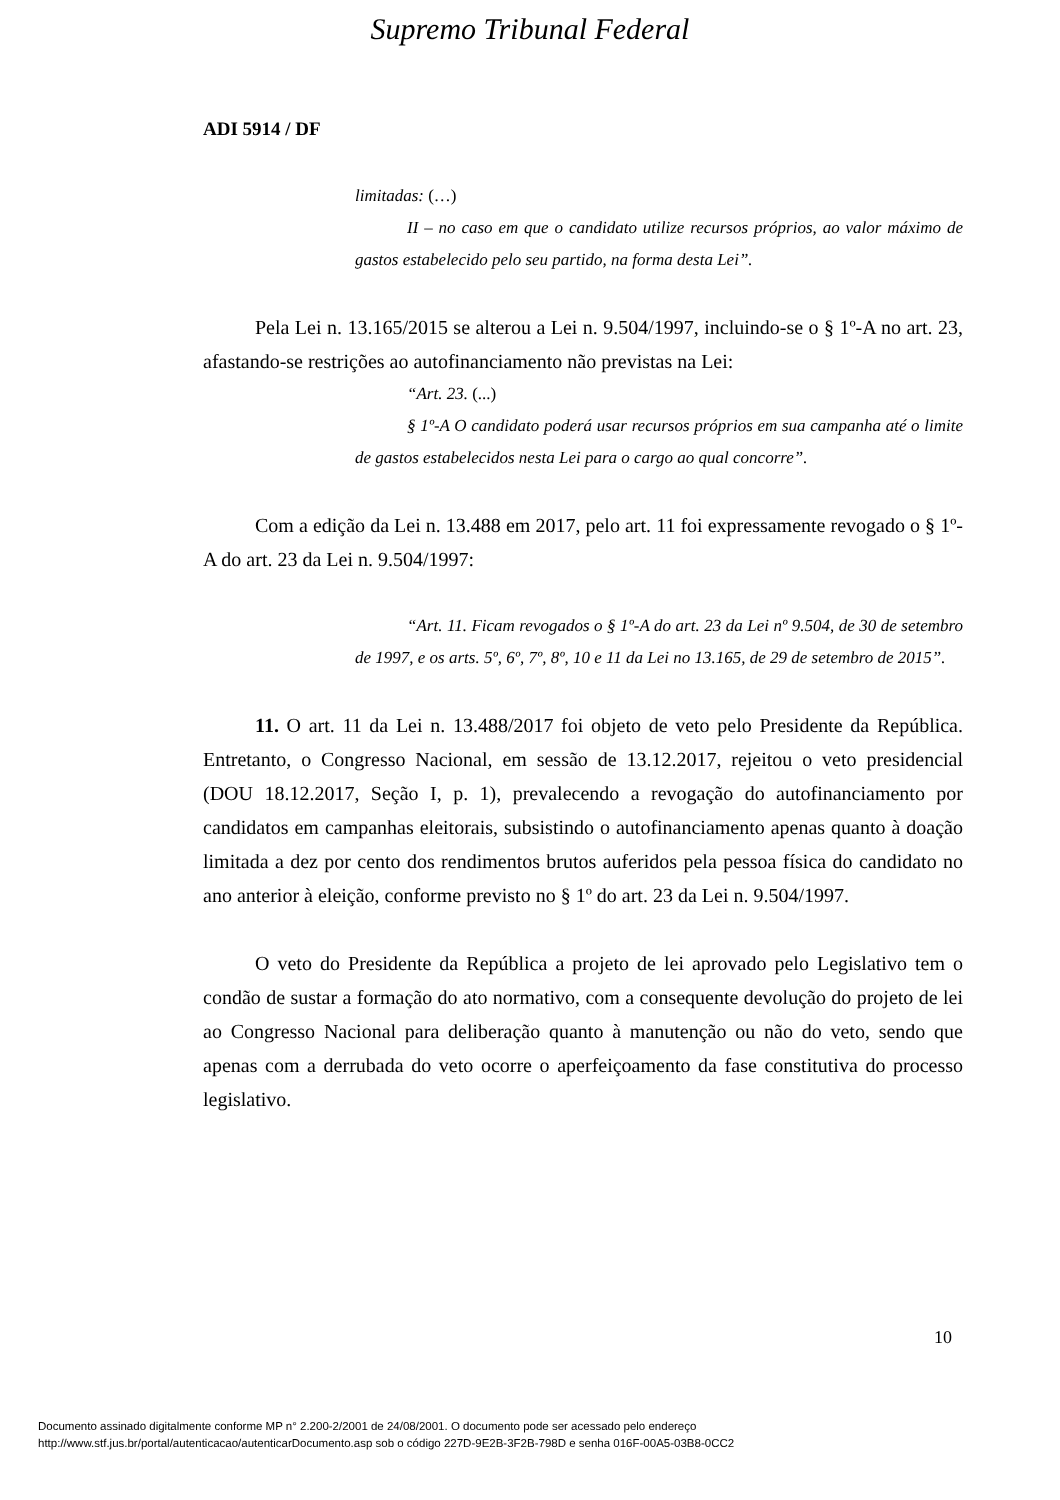Supremo Tribunal Federal
ADI 5914 / DF
limitadas: (…)
II – no caso em que o candidato utilize recursos próprios, ao valor máximo de gastos estabelecido pelo seu partido, na forma desta Lei”.
Pela Lei n. 13.165/2015 se alterou a Lei n. 9.504/1997, incluindo-se o § 1º-A no art. 23, afastando-se restrições ao autofinanciamento não previstas na Lei:
“Art. 23. (...)
§ 1º-A O candidato poderá usar recursos próprios em sua campanha até o limite de gastos estabelecidos nesta Lei para o cargo ao qual concorre”.
Com a edição da Lei n. 13.488 em 2017, pelo art. 11 foi expressamente revogado o § 1º-A do art. 23 da Lei n. 9.504/1997:
“Art. 11. Ficam revogados o § 1º-A do art. 23 da Lei nº 9.504, de 30 de setembro de 1997, e os arts. 5º, 6º, 7º, 8º, 10 e 11 da Lei no 13.165, de 29 de setembro de 2015”.
11. O art. 11 da Lei n. 13.488/2017 foi objeto de veto pelo Presidente da República. Entretanto, o Congresso Nacional, em sessão de 13.12.2017, rejeitou o veto presidencial (DOU 18.12.2017, Seção I, p. 1), prevalecendo a revogação do autofinanciamento por candidatos em campanhas eleitorais, subsistindo o autofinanciamento apenas quanto à doação limitada a dez por cento dos rendimentos brutos auferidos pela pessoa física do candidato no ano anterior à eleição, conforme previsto no § 1º do art. 23 da Lei n. 9.504/1997.
O veto do Presidente da República a projeto de lei aprovado pelo Legislativo tem o condão de sustar a formação do ato normativo, com a consequente devolução do projeto de lei ao Congresso Nacional para deliberação quanto à manutenção ou não do veto, sendo que apenas com a derrubada do veto ocorre o aperfeiçoamento da fase constitutiva do processo legislativo.
10
Documento assinado digitalmente conforme MP n° 2.200-2/2001 de 24/08/2001. O documento pode ser acessado pelo endereço
http://www.stf.jus.br/portal/autenticacao/autenticarDocumento.asp sob o código 227D-9E2B-3F2B-798D e senha 016F-00A5-03B8-0CC2